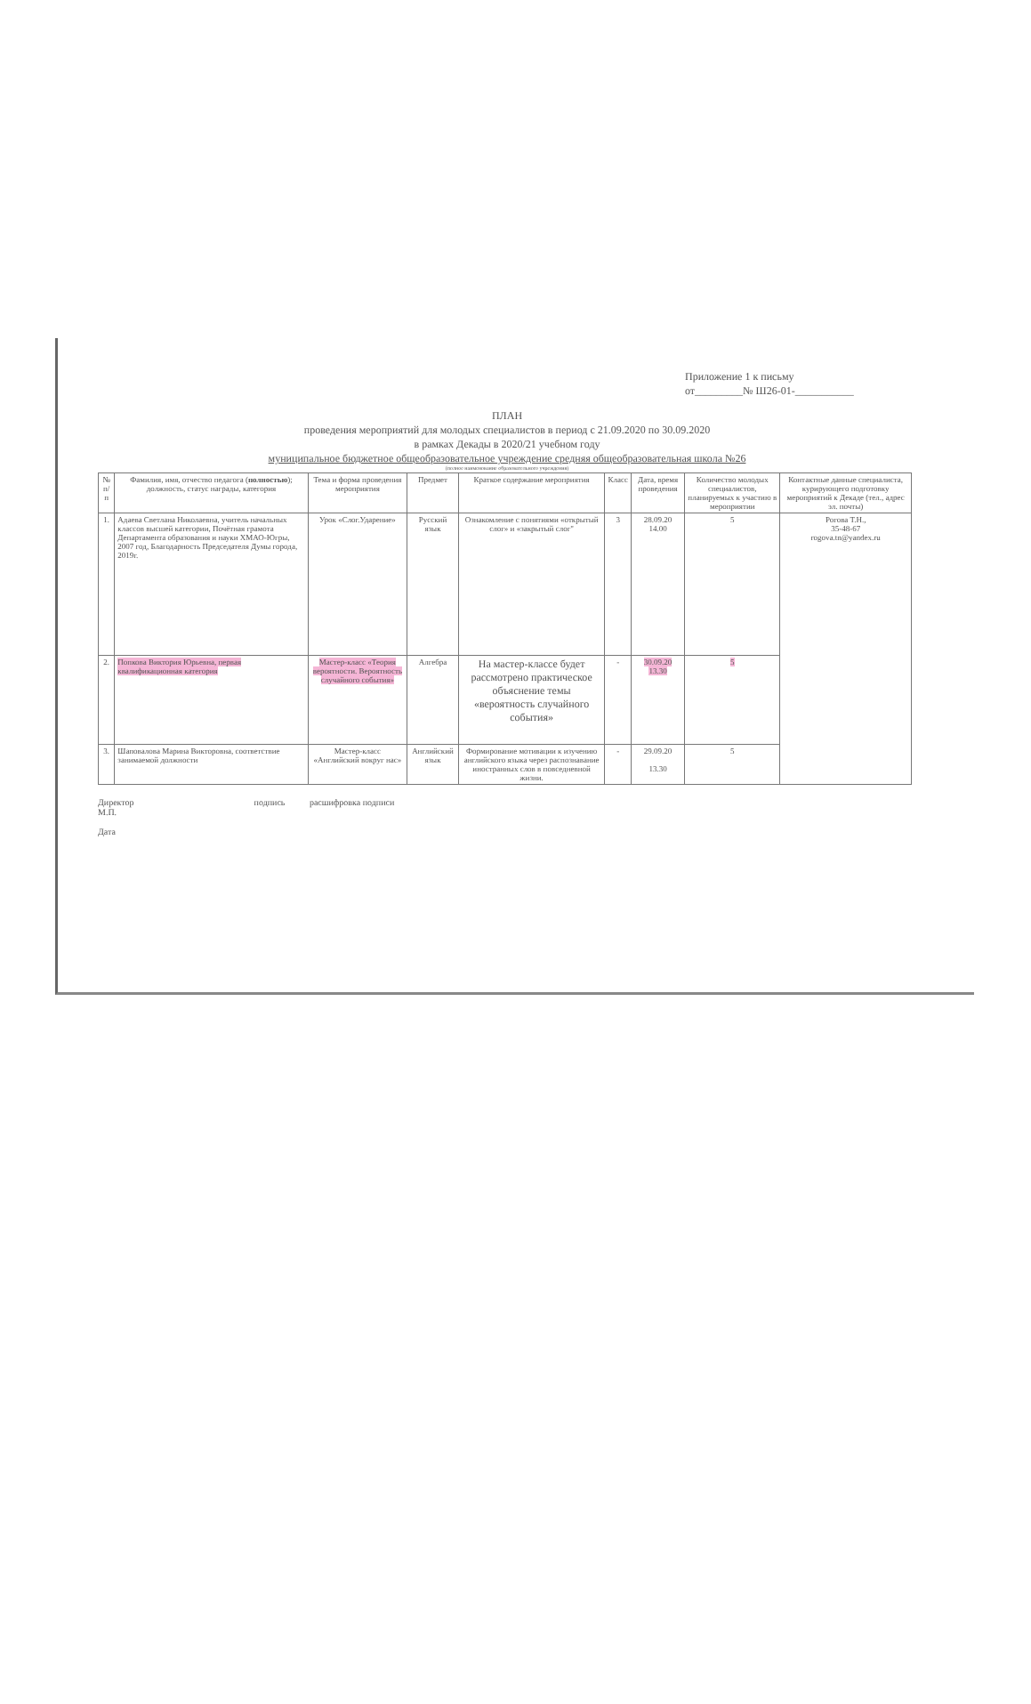Приложение 1 к письму
от_________№ Ш26-01-___________
ПЛАН
проведения мероприятий для молодых специалистов в период с 21.09.2020 по 30.09.2020
в рамках Декады в 2020/21 учебном году
муниципальное бюджетное общеобразовательное учреждение средняя общеобразовательная школа №26
(полное наименование образовательного учреждения)
| № п/п | Фамилия, имя, отчество педагога ( полностью ); должность, статус награды, категория | Тема и форма проведения мероприятия | Предмет | Краткое содержание мероприятия | Класс | Дата, время проведения | Количество молодых специалистов, планируемых к участию в мероприятии | Контактные данные специалиста, курирующего подготовку мероприятий к Декаде (тел., адрес эл. почты) |
| --- | --- | --- | --- | --- | --- | --- | --- | --- |
| 1. | Адаева Светлана Николаевна, учитель начальных классов высшей категории, Почётная грамота Департамента образования и науки ХМАО-Югры, 2007 год, Благодарность Председателя Думы города, 2019г. | Урок «Слог.Ударение» | Русский язык | Ознакомление с понятиями «открытый слог» и «закрытый слог" | 3 | 28.09.20 14.00 | 5 | Рогова Т.Н., 35-48-67 rogova.tn@yandex.ru |
| 2. | Попкова Виктория Юрьевна, первая квалификационная категория | Мастер-класс «Теория вероятности. Вероятность случайного события» | Алгебра | На мастер-классе будет рассмотрено практическое объяснение темы «вероятность случайного события» | - | 30.09.20 13.30 | 5 | |
| 3. | Шаповалова Марина Викторовна, соответствие занимаемой должности | Мастер-класс «Английский вокруг нас» | Английский язык | Формирование мотивации к изучению английского языка через распознавание иностранных слов в повседневной жизни. | - | 29.09.20 13.30 | 5 | |
Директор подпись расшифровка подписи
М.П.
Дата